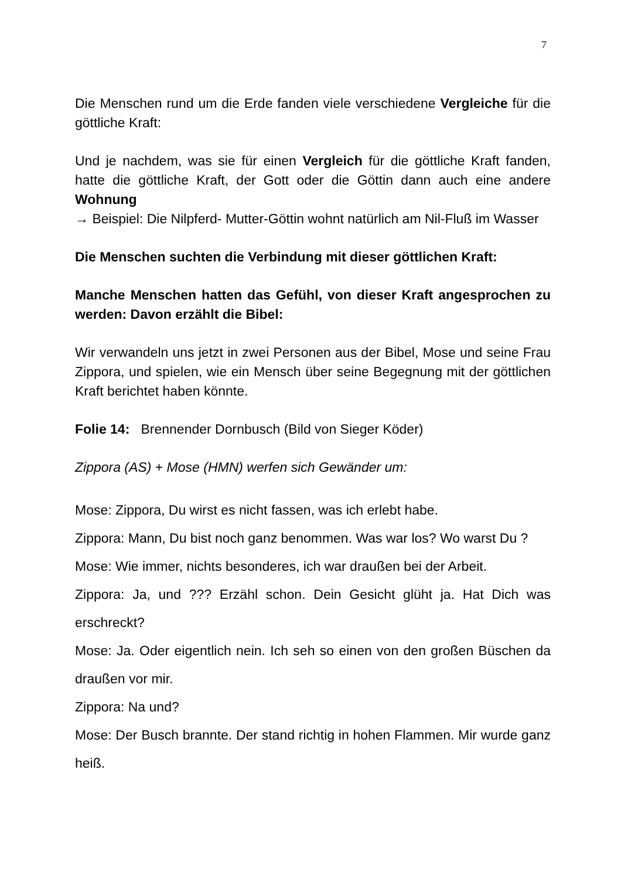7
Die Menschen rund um die Erde fanden viele verschiedene Vergleiche für die göttliche Kraft:
Und je nachdem, was sie für einen Vergleich für die göttliche Kraft fanden, hatte die göttliche Kraft, der Gott oder die Göttin dann auch eine andere Wohnung
→ Beispiel: Die Nilpferd- Mutter-Göttin wohnt natürlich am Nil-Fluß im Wasser
Die Menschen suchten die Verbindung mit dieser göttlichen Kraft:
Manche Menschen hatten das Gefühl, von dieser Kraft angesprochen zu werden: Davon erzählt die Bibel:
Wir verwandeln uns jetzt in zwei Personen aus der Bibel, Mose und seine Frau Zippora, und spielen, wie ein Mensch über seine Begegnung mit der göttlichen Kraft berichtet haben könnte.
Folie 14: Brennender Dornbusch (Bild von Sieger Köder)
Zippora (AS) + Mose (HMN) werfen sich Gewänder um:
Mose: Zippora, Du wirst es nicht fassen, was ich erlebt habe.
Zippora: Mann, Du bist noch ganz benommen. Was war los? Wo warst Du ?
Mose: Wie immer, nichts besonderes, ich war draußen bei der Arbeit.
Zippora: Ja, und ??? Erzähl schon. Dein Gesicht glüht ja. Hat Dich was erschreckt?
Mose: Ja. Oder eigentlich nein. Ich seh so einen von den großen Büschen da draußen vor mir.
Zippora: Na und?
Mose: Der Busch brannte. Der stand richtig in hohen Flammen. Mir wurde ganz heiß.